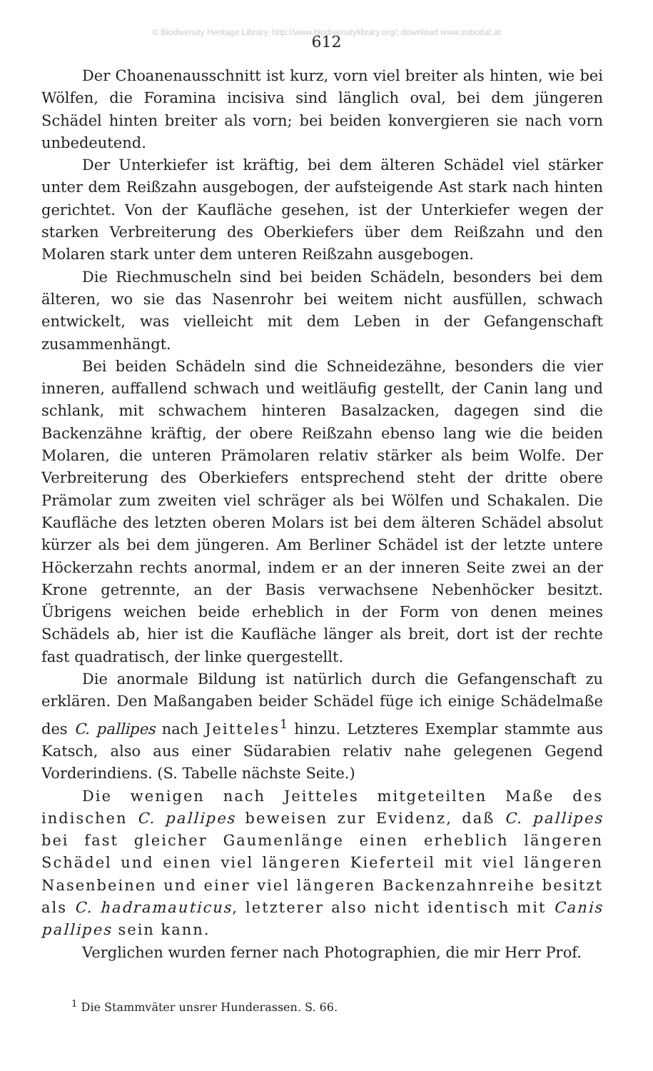© Biodiversity Heritage Library, http://www.biodiversitylibrary.org/; download www.zobodat.at
612
Der Choanenausschnitt ist kurz, vorn viel breiter als hinten, wie bei Wölfen, die Foramina incisiva sind länglich oval, bei dem jüngeren Schädel hinten breiter als vorn; bei beiden konvergieren sie nach vorn unbedeutend.
Der Unterkiefer ist kräftig, bei dem älteren Schädel viel stärker unter dem Reißzahn ausgebogen, der aufsteigende Ast stark nach hinten gerichtet. Von der Kaufläche gesehen, ist der Unterkiefer wegen der starken Verbreiterung des Oberkiefers über dem Reißzahn und den Molaren stark unter dem unteren Reißzahn ausgebogen.
Die Riechmuscheln sind bei beiden Schädeln, besonders bei dem älteren, wo sie das Nasenrohr bei weitem nicht ausfüllen, schwach entwickelt, was vielleicht mit dem Leben in der Gefangenschaft zusammenhängt.
Bei beiden Schädeln sind die Schneidezähne, besonders die vier inneren, auffallend schwach und weitläufig gestellt, der Canin lang und schlank, mit schwachem hinteren Basalzacken, dagegen sind die Backenzähne kräftig, der obere Reißzahn ebenso lang wie die beiden Molaren, die unteren Prämolaren relativ stärker als beim Wolfe. Der Verbreiterung des Oberkiefers entsprechend steht der dritte obere Prämolar zum zweiten viel schräger als bei Wölfen und Schakalen. Die Kaufläche des letzten oberen Molars ist bei dem älteren Schädel absolut kürzer als bei dem jüngeren. Am Berliner Schädel ist der letzte untere Höckerzahn rechts anormal, indem er an der inneren Seite zwei an der Krone getrennte, an der Basis verwachsene Nebenhöcker besitzt. Übrigens weichen beide erheblich in der Form von denen meines Schädels ab, hier ist die Kaufläche länger als breit, dort ist der rechte fast quadratisch, der linke quergestellt.
Die anormale Bildung ist natürlich durch die Gefangenschaft zu erklären. Den Maßangaben beider Schädel füge ich einige Schädelmaße des C. pallipes nach Jeitteles<sup>1</sup> hinzu. Letzteres Exemplar stammte aus Katsch, also aus einer Südarabien relativ nahe gelegenen Gegend Vorderindiens. (S. Tabelle nächste Seite.)
Die wenigen nach Jeitteles mitgeteilten Maße des indischen C. pallipes beweisen zur Evidenz, daß C. pallipes bei fast gleicher Gaumenlänge einen erheblich längeren Schädel und einen viel längeren Kieferteil mit viel längeren Nasenbeinen und einer viel längeren Backenzahnreihe besitzt als C. hadramauticus, letzterer also nicht identisch mit Canis pallipes sein kann.
Verglichen wurden ferner nach Photographien, die mir Herr Prof.
<sup>1</sup> Die Stammväter unsrer Hunderassen. S. 66.